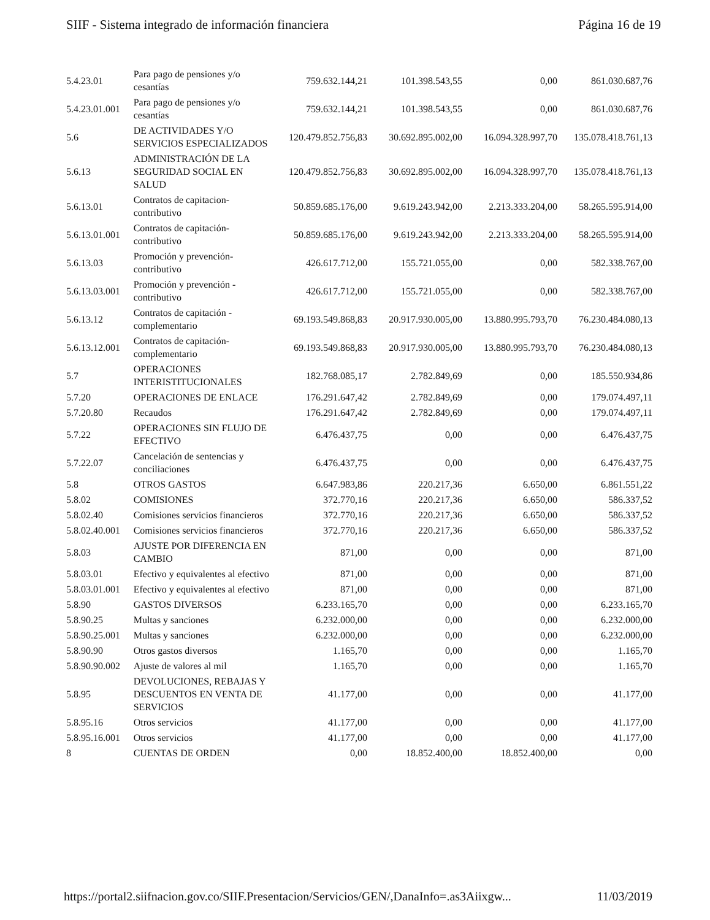SIIF - Sistema integrado de información financiera Página 16 de 19
| 5.4.23.01 | Para pago de pensiones y/o cesantías | 759.632.144,21 | 101.398.543,55 | 0,00 | 861.030.687,76 |
| 5.4.23.01.001 | Para pago de pensiones y/o cesantías | 759.632.144,21 | 101.398.543,55 | 0,00 | 861.030.687,76 |
| 5.6 | DE ACTIVIDADES Y/O SERVICIOS ESPECIALIZADOS | 120.479.852.756,83 | 30.692.895.002,00 | 16.094.328.997,70 | 135.078.418.761,13 |
| 5.6.13 | ADMINISTRACIÓN DE LA SEGURIDAD SOCIAL EN SALUD | 120.479.852.756,83 | 30.692.895.002,00 | 16.094.328.997,70 | 135.078.418.761,13 |
| 5.6.13.01 | Contratos de capitacion-contributivo | 50.859.685.176,00 | 9.619.243.942,00 | 2.213.333.204,00 | 58.265.595.914,00 |
| 5.6.13.01.001 | Contratos de capitación-contributivo | 50.859.685.176,00 | 9.619.243.942,00 | 2.213.333.204,00 | 58.265.595.914,00 |
| 5.6.13.03 | Promoción y prevención-contributivo | 426.617.712,00 | 155.721.055,00 | 0,00 | 582.338.767,00 |
| 5.6.13.03.001 | Promoción y prevención - contributivo | 426.617.712,00 | 155.721.055,00 | 0,00 | 582.338.767,00 |
| 5.6.13.12 | Contratos de capitación - complementario | 69.193.549.868,83 | 20.917.930.005,00 | 13.880.995.793,70 | 76.230.484.080,13 |
| 5.6.13.12.001 | Contratos de capitación-complementario | 69.193.549.868,83 | 20.917.930.005,00 | 13.880.995.793,70 | 76.230.484.080,13 |
| 5.7 | OPERACIONES INTERISTITUCIONALES | 182.768.085,17 | 2.782.849,69 | 0,00 | 185.550.934,86 |
| 5.7.20 | OPERACIONES DE ENLACE | 176.291.647,42 | 2.782.849,69 | 0,00 | 179.074.497,11 |
| 5.7.20.80 | Recaudos | 176.291.647,42 | 2.782.849,69 | 0,00 | 179.074.497,11 |
| 5.7.22 | OPERACIONES SIN FLUJO DE EFECTIVO | 6.476.437,75 | 0,00 | 0,00 | 6.476.437,75 |
| 5.7.22.07 | Cancelación de sentencias y conciliaciones | 6.476.437,75 | 0,00 | 0,00 | 6.476.437,75 |
| 5.8 | OTROS GASTOS | 6.647.983,86 | 220.217,36 | 6.650,00 | 6.861.551,22 |
| 5.8.02 | COMISIONES | 372.770,16 | 220.217,36 | 6.650,00 | 586.337,52 |
| 5.8.02.40 | Comisiones servicios financieros | 372.770,16 | 220.217,36 | 6.650,00 | 586.337,52 |
| 5.8.02.40.001 | Comisiones servicios financieros | 372.770,16 | 220.217,36 | 6.650,00 | 586.337,52 |
| 5.8.03 | AJUSTE POR DIFERENCIA EN CAMBIO | 871,00 | 0,00 | 0,00 | 871,00 |
| 5.8.03.01 | Efectivo y equivalentes al efectivo | 871,00 | 0,00 | 0,00 | 871,00 |
| 5.8.03.01.001 | Efectivo y equivalentes al efectivo | 871,00 | 0,00 | 0,00 | 871,00 |
| 5.8.90 | GASTOS DIVERSOS | 6.233.165,70 | 0,00 | 0,00 | 6.233.165,70 |
| 5.8.90.25 | Multas y sanciones | 6.232.000,00 | 0,00 | 0,00 | 6.232.000,00 |
| 5.8.90.25.001 | Multas y sanciones | 6.232.000,00 | 0,00 | 0,00 | 6.232.000,00 |
| 5.8.90.90 | Otros gastos diversos | 1.165,70 | 0,00 | 0,00 | 1.165,70 |
| 5.8.90.90.002 | Ajuste de valores al mil | 1.165,70 | 0,00 | 0,00 | 1.165,70 |
| 5.8.95 | DEVOLUCIONES, REBAJAS Y DESCUENTOS EN VENTA DE SERVICIOS | 41.177,00 | 0,00 | 0,00 | 41.177,00 |
| 5.8.95.16 | Otros servicios | 41.177,00 | 0,00 | 0,00 | 41.177,00 |
| 5.8.95.16.001 | Otros servicios | 41.177,00 | 0,00 | 0,00 | 41.177,00 |
| 8 | CUENTAS DE ORDEN | 0,00 | 18.852.400,00 | 18.852.400,00 | 0,00 |
https://portal2.siifnacion.gov.co/SIIF.Presentacion/Servicios/GEN/,DanaInfo=.as3Aiixgw... 11/03/2019